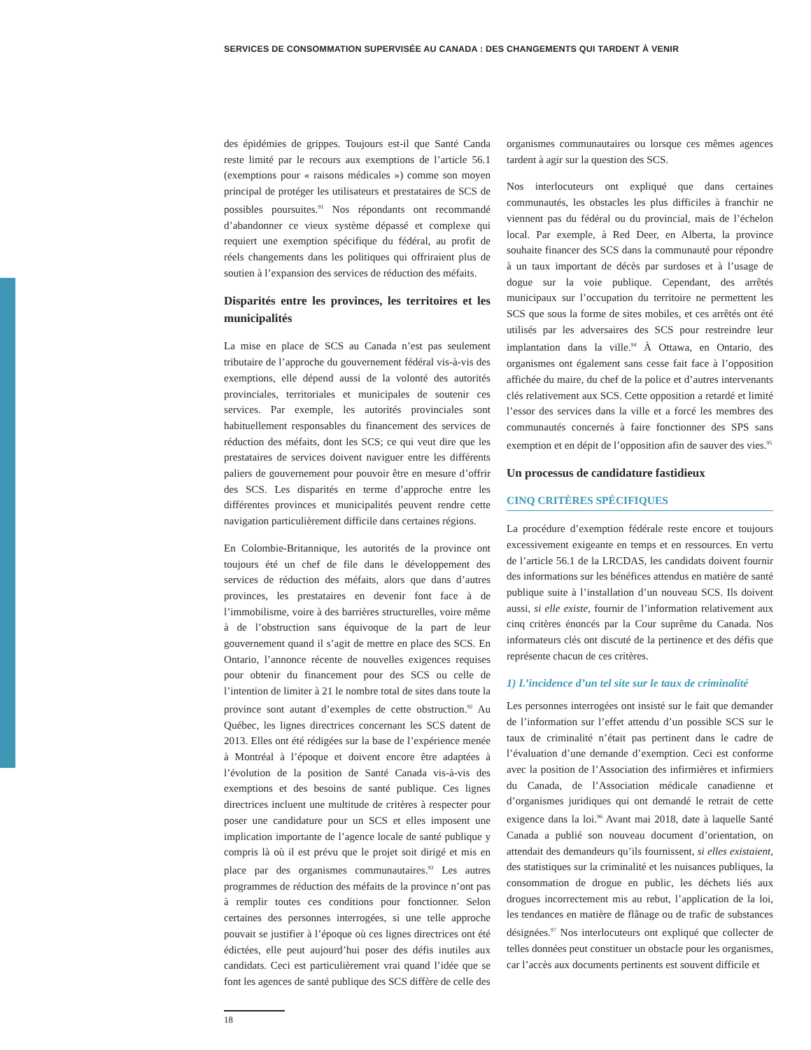SERVICES DE CONSOMMATION SUPERVISÉE AU CANADA : DES CHANGEMENTS QUI TARDENT À VENIR
des épidémies de grippes. Toujours est-il que Santé Canda reste limité par le recours aux exemptions de l’article 56.1 (exemptions pour « raisons médicales ») comme son moyen principal de protéger les utilisateurs et prestataires de SCS de possibles poursuites.<sup>91</sup> Nos répondants ont recommandé d’abandonner ce vieux système dépassé et complexe qui requiert une exemption spécifique du fédéral, au profit de réels changements dans les politiques qui offriraient plus de soutien à l’expansion des services de réduction des méfaits.
Disparités entre les provinces, les territoires et les municipalités
La mise en place de SCS au Canada n’est pas seulement tributaire de l’approche du gouvernement fédéral vis-à-vis des exemptions, elle dépend aussi de la volonté des autorités provinciales, territoriales et municipales de soutenir ces services. Par exemple, les autorités provinciales sont habituellement responsables du financement des services de réduction des méfaits, dont les SCS; ce qui veut dire que les prestataires de services doivent naviguer entre les différents paliers de gouvernement pour pouvoir être en mesure d’offrir des SCS. Les disparités en terme d’approche entre les différentes provinces et municipalités peuvent rendre cette navigation particulièrement difficile dans certaines régions.
En Colombie-Britannique, les autorités de la province ont toujours été un chef de file dans le développement des services de réduction des méfaits, alors que dans d’autres provinces, les prestataires en devenir font face à de l’immobilisme, voire à des barrières structurelles, voire même à de l’obstruction sans équivoque de la part de leur gouvernement quand il s’agit de mettre en place des SCS. En Ontario, l’annonce récente de nouvelles exigences requises pour obtenir du financement pour des SCS ou celle de l’intention de limiter à 21 le nombre total de sites dans toute la province sont autant d’exemples de cette obstruction.<sup>92</sup> Au Québec, les lignes directrices concernant les SCS datent de 2013. Elles ont été rédigées sur la base de l’expérience menée à Montréal à l’époque et doivent encore être adaptées à l’évolution de la position de Santé Canada vis-à-vis des exemptions et des besoins de santé publique. Ces lignes directrices incluent une multitude de critères à respecter pour poser une candidature pour un SCS et elles imposent une implication importante de l’agence locale de santé publique y compris là où il est prévu que le projet soit dirigé et mis en place par des organismes communautaires.<sup>93</sup> Les autres programmes de réduction des méfaits de la province n’ont pas à remplir toutes ces conditions pour fonctionner. Selon certaines des personnes interrogées, si une telle approche pouvait se justifier à l’époque où ces lignes directrices ont été édictées, elle peut aujourd’hui poser des défis inutiles aux candidats. Ceci est particulièrement vrai quand l’idée que se font les agences de santé publique des SCS diffère de celle des
organismes communautaires ou lorsque ces mêmes agences tardent à agir sur la question des SCS.
Nos interlocuteurs ont expliqué que dans certaines communautés, les obstacles les plus difficiles à franchir ne viennent pas du fédéral ou du provincial, mais de l’échelon local. Par exemple, à Red Deer, en Alberta, la province souhaite financer des SCS dans la communauté pour répondre à un taux important de décès par surdoses et à l’usage de dogue sur la voie publique. Cependant, des arrêtés municipaux sur l’occupation du territoire ne permettent les SCS que sous la forme de sites mobiles, et ces arrêtés ont été utilisés par les adversaires des SCS pour restreindre leur implantation dans la ville.<sup>94</sup> À Ottawa, en Ontario, des organismes ont également sans cesse fait face à l’opposition affichée du maire, du chef de la police et d’autres intervenants clés relativement aux SCS. Cette opposition a retardé et limité l’essor des services dans la ville et a forcé les membres des communautés concernés à faire fonctionner des SPS sans exemption et en dépit de l’opposition afin de sauver des vies.<sup>95</sup>
Un processus de candidature fastidieux
CINQ CRITÈRES SPÉCIFIQUES
La procédure d’exemption fédérale reste encore et toujours excessivement exigeante en temps et en ressources. En vertu de l’article 56.1 de la LRCDAS, les candidats doivent fournir des informations sur les bénéfices attendus en matière de santé publique suite à l’installation d’un nouveau SCS. Ils doivent aussi, si elle existe, fournir de l’information relativement aux cinq critères énoncés par la Cour suprême du Canada. Nos informateurs clés ont discuté de la pertinence et des défis que représente chacun de ces critères.
1) L’incidence d’un tel site sur le taux de criminalité
Les personnes interrogées ont insisté sur le fait que demander de l’information sur l’effet attendu d’un possible SCS sur le taux de criminalité n’était pas pertinent dans le cadre de l’évaluation d’une demande d’exemption. Ceci est conforme avec la position de l’Association des infirmières et infirmiers du Canada, de l’Association médicale canadienne et d’organismes juridiques qui ont demandé le retrait de cette exigence dans la loi.<sup>96</sup> Avant mai 2018, date à laquelle Santé Canada a publié son nouveau document d’orientation, on attendait des demandeurs qu’ils fournissent, si elles existaient, des statistiques sur la criminalité et les nuisances publiques, la consommation de drogue en public, les déchets liés aux drogues incorrectement mis au rebut, l’application de la loi, les tendances en matière de flânage ou de trafic de substances désignées.<sup>97</sup> Nos interlocuteurs ont expliqué que collecter de telles données peut constituer un obstacle pour les organismes, car l’accès aux documents pertinents est souvent difficile et
18